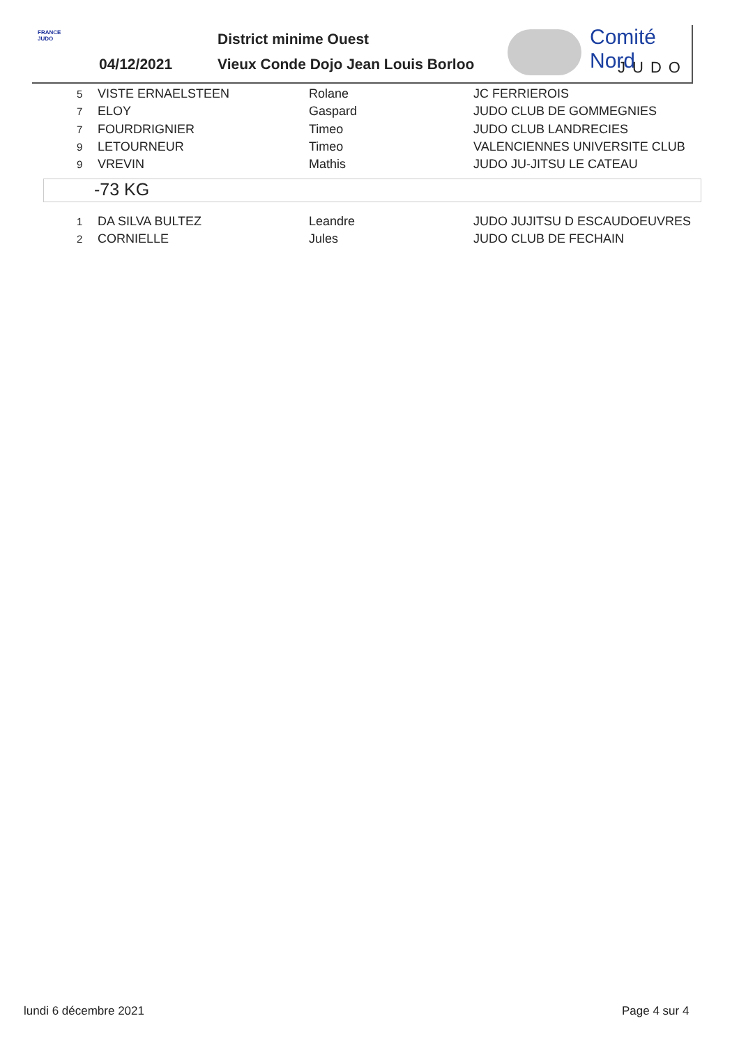FRANCE JUDO
District minime Ouest
04/12/2021
Vieux Conde Dojo Jean Louis Borloo
Comité Nord
JUDO
| 5 | VISTE ERNAELSTEEN | Rolane | JC FERRIEROIS |
| 7 | ELOY | Gaspard | JUDO CLUB DE GOMMEGNIES |
| 7 | FOURDRIGNIER | Timeo | JUDO CLUB LANDRECIES |
| 9 | LETOURNEUR | Timeo | VALENCIENNES UNIVERSITE CLUB |
| 9 | VREVIN | Mathis | JUDO JU-JITSU LE CATEAU |
-73 KG
| 1 | DA SILVA BULTEZ | Leandre | JUDO JUJITSU D ESCAUDOEUVRES |
| 2 | CORNIELLE | Jules | JUDO CLUB DE FECHAIN |
lundi 6 décembre 2021 Page 4 sur 4